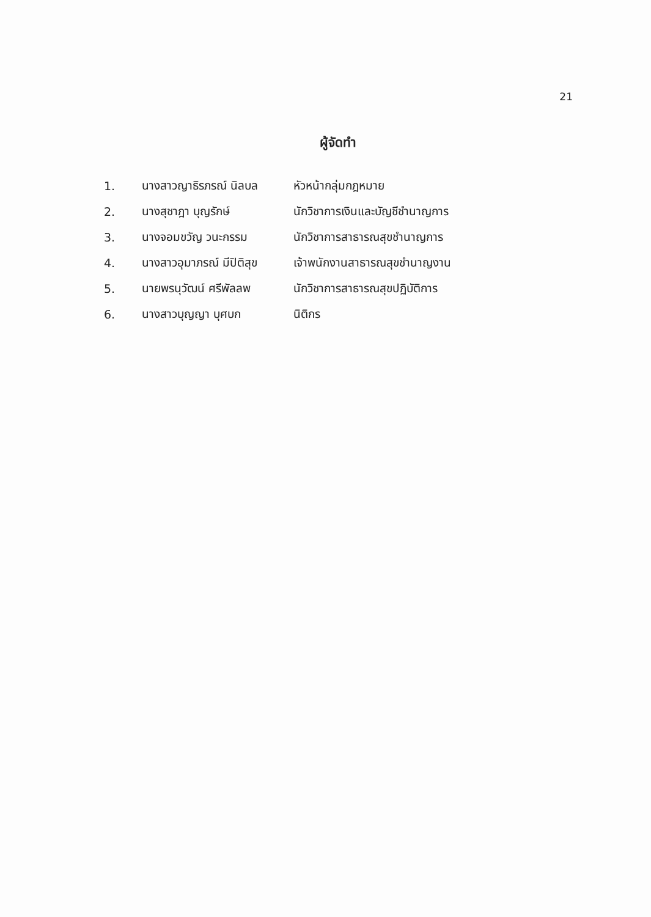21
ผู้จัดทำ
| 1. | นางสาวญาธิรภรณ์ นิลบล | หัวหน้ากลุ่มกฎหมาย |
| 2. | นางสุชาฎา บุญรักษ์ | นักวิชาการเงินและบัญชีชำนาญการ |
| 3. | นางจอมขวัญ วนะกรรม | นักวิชาการสาธารณสุขชำนาญการ |
| 4. | นางสาวอุมาภรณ์ มีปิติสุข | เจ้าพนักงานสาธารณสุขชำนาญงาน |
| 5. | นายพรนุวัฒน์ ศรีพัลลพ | นักวิชาการสาธารณสุขปฏิบัติการ |
| 6. | นางสาวบุญญา บุศบก | นิติกร |